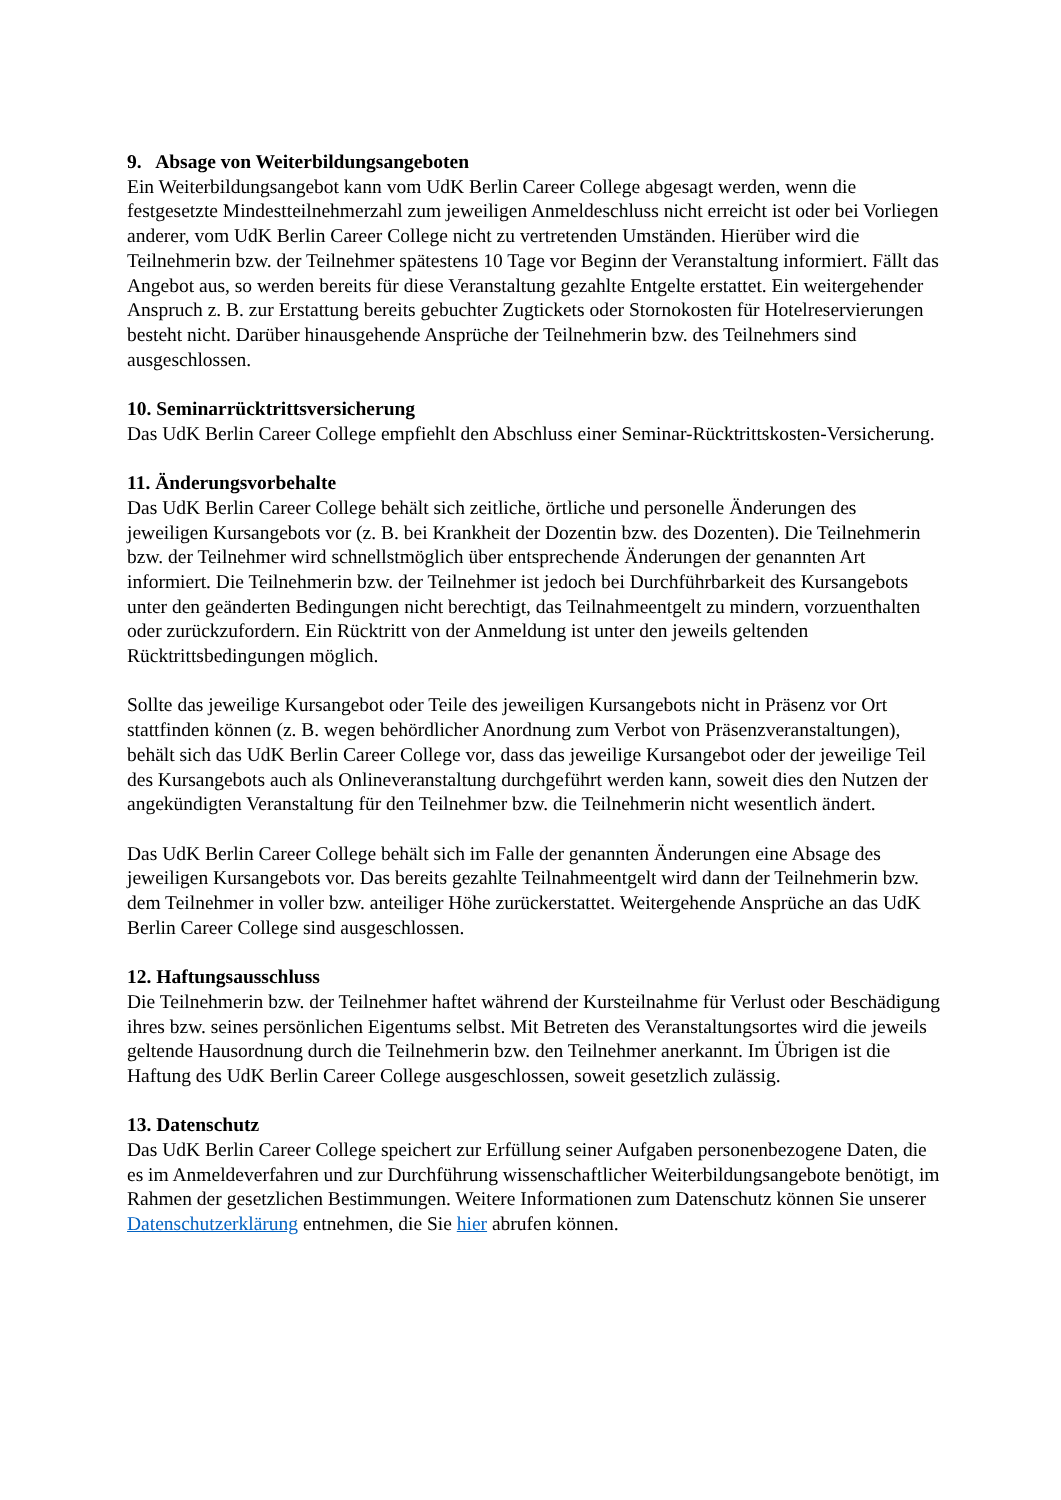9. Absage von Weiterbildungsangeboten
Ein Weiterbildungsangebot kann vom UdK Berlin Career College abgesagt werden, wenn die festgesetzte Mindestteilnehmerzahl zum jeweiligen Anmeldeschluss nicht erreicht ist oder bei Vorliegen anderer, vom UdK Berlin Career College nicht zu vertretenden Umständen. Hierüber wird die Teilnehmerin bzw. der Teilnehmer spätestens 10 Tage vor Beginn der Veranstaltung informiert. Fällt das Angebot aus, so werden bereits für diese Veranstaltung gezahlte Entgelte erstattet. Ein weitergehender Anspruch z. B. zur Erstattung bereits gebuchter Zugtickets oder Stornokosten für Hotelreservierungen besteht nicht. Darüber hinausgehende Ansprüche der Teilnehmerin bzw. des Teilnehmers sind ausgeschlossen.
10. Seminarrücktrittsversicherung
Das UdK Berlin Career College empfiehlt den Abschluss einer Seminar-Rücktrittskosten-Versicherung.
11. Änderungsvorbehalte
Das UdK Berlin Career College behält sich zeitliche, örtliche und personelle Änderungen des jeweiligen Kursangebots vor (z. B. bei Krankheit der Dozentin bzw. des Dozenten). Die Teilnehmerin bzw. der Teilnehmer wird schnellstmöglich über entsprechende Änderungen der genannten Art informiert. Die Teilnehmerin bzw. der Teilnehmer ist jedoch bei Durchführbarkeit des Kursangebots unter den geänderten Bedingungen nicht berechtigt, das Teilnahmeentgelt zu mindern, vorzuenthalten oder zurückzufordern. Ein Rücktritt von der Anmeldung ist unter den jeweils geltenden Rücktrittsbedingungen möglich.
Sollte das jeweilige Kursangebot oder Teile des jeweiligen Kursangebots nicht in Präsenz vor Ort stattfinden können (z. B. wegen behördlicher Anordnung zum Verbot von Präsenzveranstaltungen), behält sich das UdK Berlin Career College vor, dass das jeweilige Kursangebot oder der jeweilige Teil des Kursangebots auch als Onlineveranstaltung durchgeführt werden kann, soweit dies den Nutzen der angekündigten Veranstaltung für den Teilnehmer bzw. die Teilnehmerin nicht wesentlich ändert.
Das UdK Berlin Career College behält sich im Falle der genannten Änderungen eine Absage des jeweiligen Kursangebots vor. Das bereits gezahlte Teilnahmeentgelt wird dann der Teilnehmerin bzw. dem Teilnehmer in voller bzw. anteiliger Höhe zurückerstattet. Weitergehende Ansprüche an das UdK Berlin Career College sind ausgeschlossen.
12. Haftungsausschluss
Die Teilnehmerin bzw. der Teilnehmer haftet während der Kursteilnahme für Verlust oder Beschädigung ihres bzw. seines persönlichen Eigentums selbst. Mit Betreten des Veranstaltungsortes wird die jeweils geltende Hausordnung durch die Teilnehmerin bzw. den Teilnehmer anerkannt. Im Übrigen ist die Haftung des UdK Berlin Career College ausgeschlossen, soweit gesetzlich zulässig.
13. Datenschutz
Das UdK Berlin Career College speichert zur Erfüllung seiner Aufgaben personenbezogene Daten, die es im Anmeldeverfahren und zur Durchführung wissenschaftlicher Weiterbildungsangebote benötigt, im Rahmen der gesetzlichen Bestimmungen. Weitere Informationen zum Datenschutz können Sie unserer Datenschutzerklärung entnehmen, die Sie hier abrufen können.